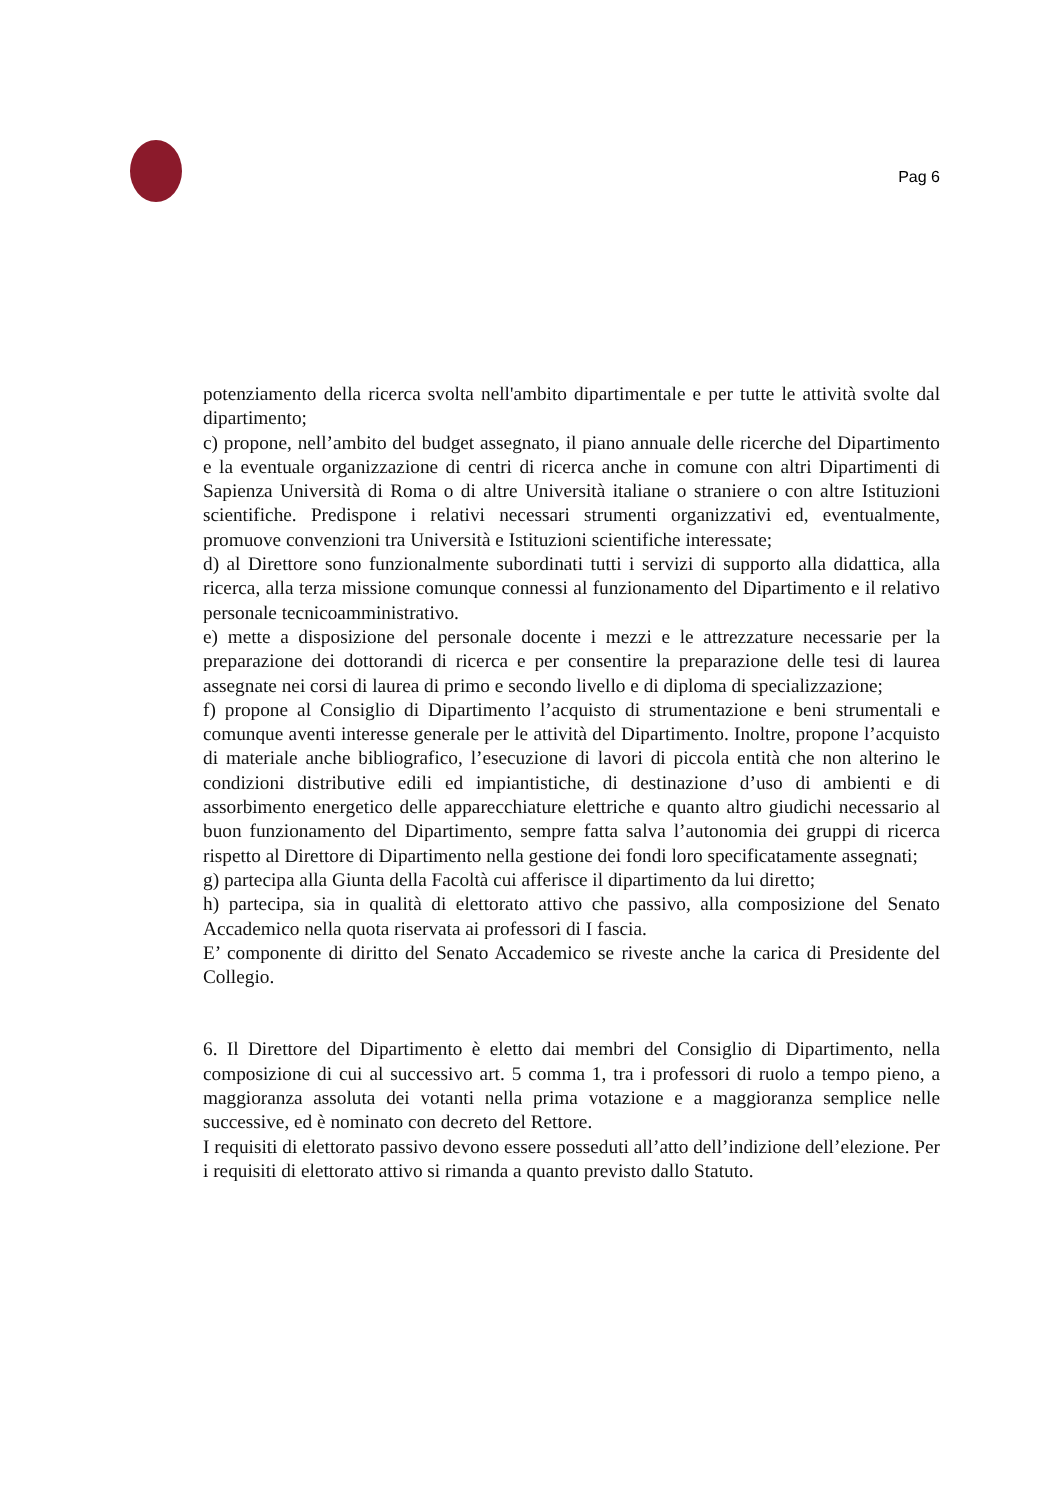Pag 6
potenziamento della ricerca svolta nell'ambito dipartimentale e per tutte le attività svolte dal dipartimento;
c) propone, nell’ambito del budget assegnato, il piano annuale delle ricerche del Dipartimento e la eventuale organizzazione di centri di ricerca anche in comune con altri Dipartimenti di Sapienza Università di Roma o di altre Università italiane o straniere o con altre Istituzioni scientifiche. Predispone i relativi necessari strumenti organizzativi ed, eventualmente, promuove convenzioni tra Università e Istituzioni scientifiche interessate;
d) al Direttore sono funzionalmente subordinati tutti i servizi di supporto alla didattica, alla ricerca, alla terza missione comunque connessi al funzionamento del Dipartimento e il relativo personale tecnicoamministrativo.
e) mette a disposizione del personale docente i mezzi e le attrezzature necessarie per la preparazione dei dottorandi di ricerca e per consentire la preparazione delle tesi di laurea assegnate nei corsi di laurea di primo e secondo livello e di diploma di specializzazione;
f) propone al Consiglio di Dipartimento l’acquisto di strumentazione e beni strumentali e comunque aventi interesse generale per le attività del Dipartimento. Inoltre, propone l’acquisto di materiale anche bibliografico, l’esecuzione di lavori di piccola entità che non alterino le condizioni distributive edili ed impiantistiche, di destinazione d’uso di ambienti e di assorbimento energetico delle apparecchiature elettriche e quanto altro giudichi necessario al buon funzionamento del Dipartimento, sempre fatta salva l’autonomia dei gruppi di ricerca rispetto al Direttore di Dipartimento nella gestione dei fondi loro specificatamente assegnati;
g) partecipa alla Giunta della Facoltà cui afferisce il dipartimento da lui diretto;
h) partecipa, sia in qualità di elettorato attivo che passivo, alla composizione del Senato Accademico nella quota riservata ai professori di I fascia.
E’ componente di diritto del Senato Accademico se riveste anche la carica di Presidente del Collegio.
6. Il Direttore del Dipartimento è eletto dai membri del Consiglio di Dipartimento, nella composizione di cui al successivo art. 5 comma 1, tra i professori di ruolo a tempo pieno, a maggioranza assoluta dei votanti nella prima votazione e a maggioranza semplice nelle successive, ed è nominato con decreto del Rettore.
I requisiti di elettorato passivo devono essere posseduti all’atto dell’indizione dell’elezione. Per i requisiti di elettorato attivo si rimanda a quanto previsto dallo Statuto.